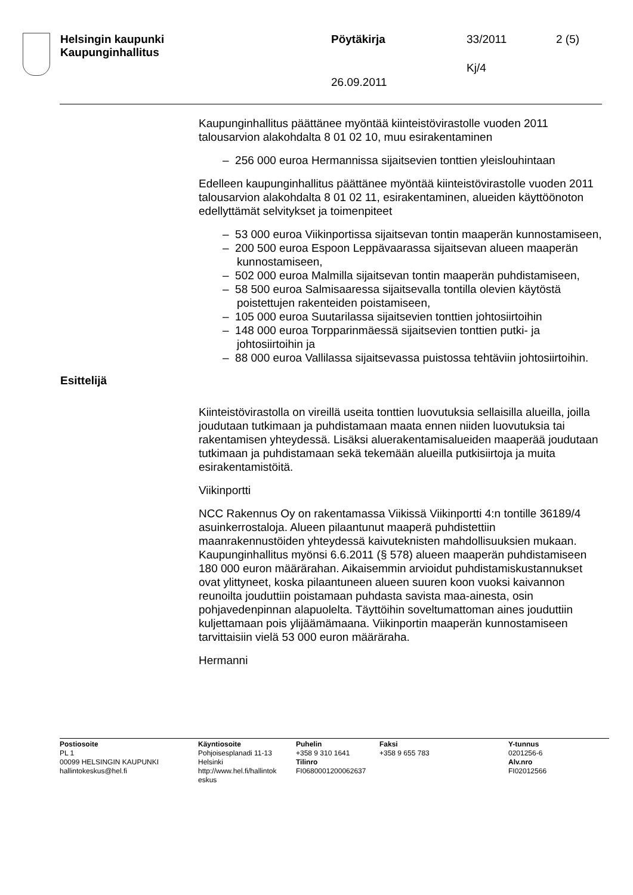Helsingin kaupunki
Kaupunginhallitus
Pöytäkirja 33/2011 2 (5)
Kj/4
26.09.2011
Kaupunginhallitus päättänee myöntää kiinteistövirastolle vuoden 2011 talousarvion alakohdalta 8 01 02 10, muu esirakentaminen
– 256 000 euroa Hermannissa sijaitsevien tonttien yleislouhintaan
Edelleen kaupunginhallitus päättänee myöntää kiinteistövirastolle vuoden 2011 talousarvion alakohdalta 8 01 02 11, esirakentaminen, alueiden käyttöönoton edellyttämät selvitykset ja toimenpiteet
– 53 000 euroa Viikinportissa sijaitsevan tontin maaperän kunnostamiseen,
– 200 500 euroa Espoon Leppävaarassa sijaitsevan alueen maaperän kunnostamiseen,
– 502 000 euroa Malmilla sijaitsevan tontin maaperän puhdistamiseen,
– 58 500 euroa Salmisaaressa sijaitsevalla tontilla olevien käytöstä poistettujen rakenteiden poistamiseen,
– 105 000 euroa Suutarilassa sijaitsevien tonttien johtosiirtoihin
– 148 000 euroa Torpparinmäessä sijaitsevien tonttien putki- ja johtosiirtoihin ja
– 88 000 euroa Vallilassa sijaitsevassa puistossa tehtäviin johtosiirtoihin.
Esittelijä
Kiinteistövirastolla on vireillä useita tonttien luovutuksia sellaisilla alueilla, joilla joudutaan tutkimaan ja puhdistamaan maata ennen niiden luovutuksia tai rakentamisen yhteydessä. Lisäksi aluerakentamisalueiden maaperää joudutaan tutkimaan ja puhdistamaan sekä tekemään alueilla putkisiirtoja ja muita esirakentamistöitä.
Viikinportti
NCC Rakennus Oy on rakentamassa Viikissä Viikinportti 4:n tontille 36189/4 asuinkerrostaloja. Alueen pilaantunut maaperä puhdistettiin maanrakennustöiden yhteydessä kaivuteknisten mahdollisuuksien mukaan. Kaupunginhallitus myönsi 6.6.2011 (§ 578) alueen maaperän puhdistamiseen 180 000 euron määrärahan. Aikaisemmin arvioidut puhdistamiskustannukset ovat ylittyneet, koska pilaantuneen alueen suuren koon vuoksi kaivannon reunoilta jouduttiin poistamaan puhdasta savista maa-ainesta, osin pohjavedenpinnan alapuolelta. Täyttöihin soveltumattoman aines jouduttiin kuljettamaan pois ylijäämämaana. Viikinportin maaperän kunnostamiseen tarvittaisiin vielä 53 000 euron määräraha.
Hermanni
Postiosoite
PL 1
00099 HELSINGIN KAUPUNKI
hallintokeskus@hel.fi
Käyntiosoite
Pohjoisesplanadi 11-13
Helsinki
http://www.hel.fi/hallintok eskus
Puhelin
+358 9 310 1641
Tilinro
FI0680001200062637
Faksi
+358 9 655 783
Y-tunnus
0201256-6
Alv.nro
FI02012566